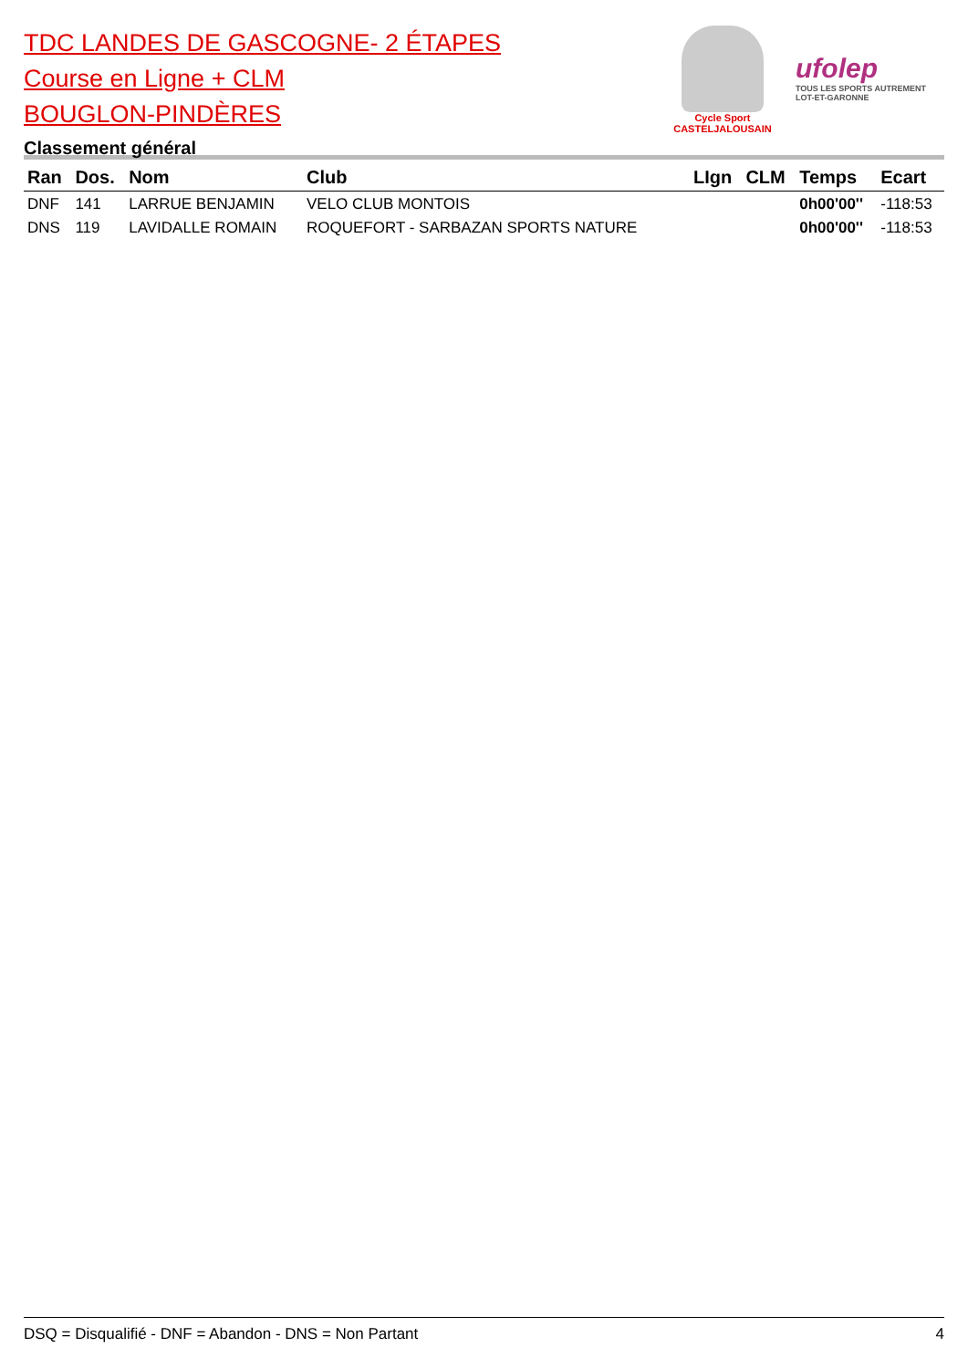TDC LANDES DE GASCOGNE- 2 ÉTAPES
Course en Ligne + CLM
BOUGLON-PINDÈRES
Classement général
Cycle Sport
CASTELJALOUSAIN
ufolep
TOUS LES SPORTS AUTREMENT
LOT-ET-GARONNE
| Ran | Dos. | Nom | Club | LIgn | CLM | Temps | Ecart |
| --- | --- | --- | --- | --- | --- | --- | --- |
| DNF | 141 | LARRUE BENJAMIN | VELO CLUB MONTOIS | | | 0h00'00'' | -118:53 |
| DNS | 119 | LAVIDALLE ROMAIN | ROQUEFORT - SARBAZAN SPORTS NATURE | | | 0h00'00'' | -118:53 |
DSQ = Disqualifié - DNF = Abandon - DNS = Non Partant 4